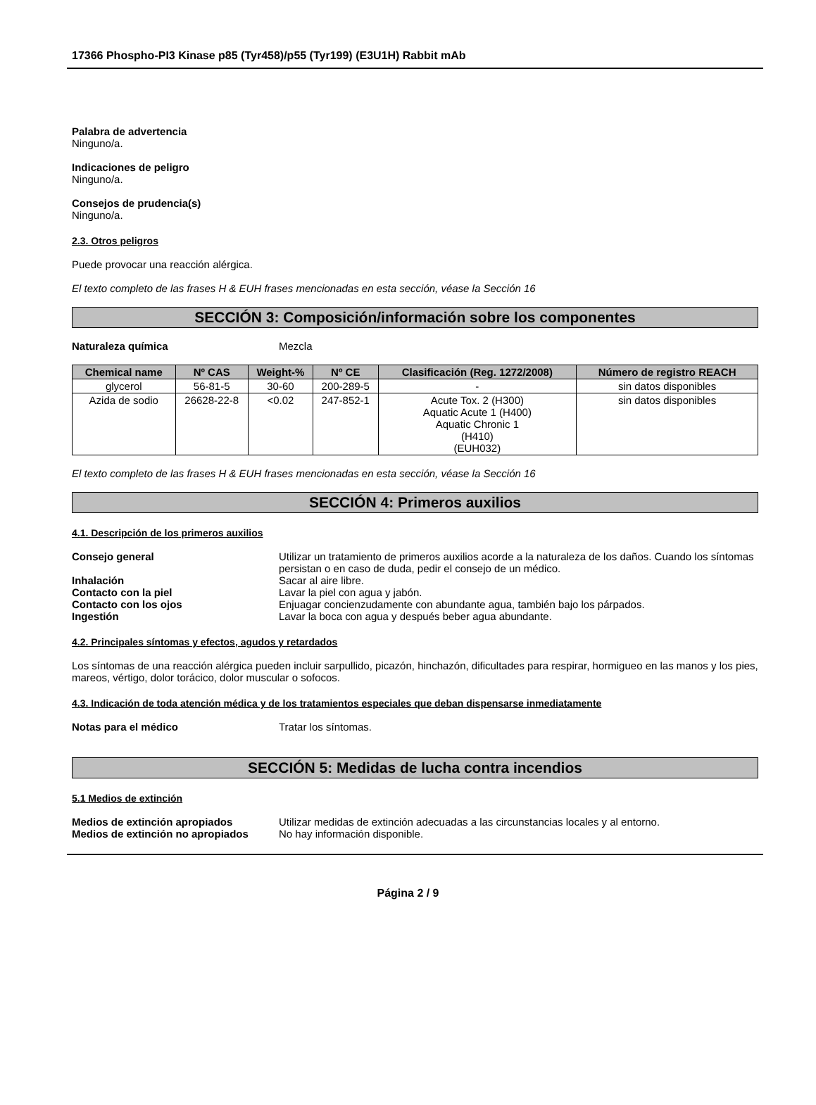17366 Phospho-PI3 Kinase p85 (Tyr458)/p55 (Tyr199) (E3U1H) Rabbit mAb
Palabra de advertencia
Ninguno/a.
Indicaciones de peligro
Ninguno/a.
Consejos de prudencia(s)
Ninguno/a.
2.3. Otros peligros
Puede provocar una reacción alérgica.
El texto completo de las frases H & EUH frases mencionadas en esta sección, véase la Sección 16
SECCIÓN 3: Composición/información sobre los componentes
Naturaleza química Mezcla
| Chemical name | Nº CAS | Weight-% | Nº CE | Clasificación (Reg. 1272/2008) | Número de registro REACH |
| --- | --- | --- | --- | --- | --- |
| glycerol | 56-81-5 | 30-60 | 200-289-5 | - | sin datos disponibles |
| Azida de sodio | 26628-22-8 | <0.02 | 247-852-1 | Acute Tox. 2 (H300) Aquatic Acute 1 (H400) Aquatic Chronic 1 (H410) (EUH032) | sin datos disponibles |
El texto completo de las frases H & EUH frases mencionadas en esta sección, véase la Sección 16
SECCIÓN 4: Primeros auxilios
4.1. Descripción de los primeros auxilios
Consejo general Utilizar un tratamiento de primeros auxilios acorde a la naturaleza de los daños. Cuando los síntomas persistan o en caso de duda, pedir el consejo de un médico.
Inhalación Sacar al aire libre.
Contacto con la piel Lavar la piel con agua y jabón.
Contacto con los ojos Enjuagar concienzudamente con abundante agua, también bajo los párpados.
Ingestión Lavar la boca con agua y después beber agua abundante.
4.2. Principales síntomas y efectos, agudos y retardados
Los síntomas de una reacción alérgica pueden incluir sarpullido, picazón, hinchazón, dificultades para respirar, hormigueo en las manos y los pies, mareos, vértigo, dolor torácico, dolor muscular o sofocos.
4.3. Indicación de toda atención médica y de los tratamientos especiales que deban dispensarse inmediatamente
Notas para el médico Tratar los síntomas.
SECCIÓN 5: Medidas de lucha contra incendios
5.1 Medios de extinción
Medios de extinción apropiados Utilizar medidas de extinción adecuadas a las circunstancias locales y al entorno.
Medios de extinción no apropiados No hay información disponible.
Página 2 / 9